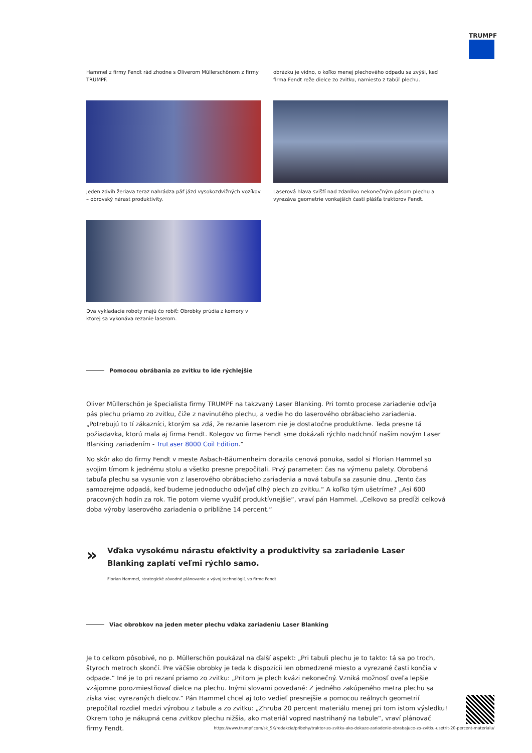TRUMPF
Hammel z firmy Fendt rád zhodne s Oliverom Müllerschönom z firmy TRUMPF.
obrázku je vidno, o koľko menej plechového odpadu sa zvýši, keď firma Fendt reže dielce zo zvitku, namiesto z tabúľ plechu.
Jeden zdvih žeriava teraz nahrádza päť jázd vysokozdvižných vozíkov – obrovský nárast produktivity.
Laserová hlava svišťí nad zdanlivo nekonečným pásom plechu a vyrezáva geometrie vonkajších častí plášťa traktorov Fendt.
Dva vykladacie roboty majú čo robiť: Obrobky prúdia z komory v ktorej sa vykonáva rezanie laserom.
Pomocou obrábania zo zvitku to ide rýchlejšie
Oliver Müllerschön je špecialista firmy TRUMPF na takzvaný Laser Blanking. Pri tomto procese zariadenie odvíja pás plechu priamo zo zvitku, čiže z navinutého plechu, a vedie ho do laserového obrábacieho zariadenia. „Potrebujú to tí zákazníci, ktorým sa zdá, že rezanie laserom nie je dostatočne produktívne. Teda presne tá požiadavka, ktorú mala aj firma Fendt. Kolegov vo firme Fendt sme dokázali rýchlo nadchnúť naším novým Laser Blanking zariadením - TruLaser 8000 Coil Edition.“
No skôr ako do firmy Fendt v meste Asbach-Bäumenheim dorazila cenová ponuka, sadol si Florian Hammel so svojim tímom k jednému stolu a všetko presne prepočítali. Prvý parameter: čas na výmenu palety. Obrobená tabuľa plechu sa vysunie von z laserového obrábacieho zariadenia a nová tabuľa sa zasunie dnu. „Tento čas samozrejme odpadá, keď budeme jednoducho odvíjať dlhý plech zo zvitku.“ A koľko tým ušetríme? „Asi 600 pracovných hodín za rok. Tie potom vieme využiť produktívnejšie“, vraví pán Hammel. „Celkovo sa predĺži celková doba výroby laserového zariadenia o približne 14 percent.“
»
Vďaka vysokému nárastu efektivity a produktivity sa zariadenie Laser
Blanking zaplatí veľmi rýchlo samo.
Florian Hammel, strategické závodné plánovanie a vývoj technológií, vo firme Fendt
Viac obrobkov na jeden meter plechu vďaka zariadeniu Laser Blanking
Je to celkom pôsobivé, no p. Müllerschön poukázal na ďalší aspekt: „Pri tabuli plechu je to takto: tá sa po troch, štyroch metroch skončí. Pre väčšie obrobky je teda k dispozícii len obmedzené miesto a vyrezané časti končia v odpade.“ Iné je to pri rezaní priamo zo zvitku: „Pritom je plech kvázi nekonečný. Vzniká možnosť oveľa lepšie vzájomne porozmiestňovať dielce na plechu. Inými slovami povedané: Z jedného zakúpeného metra plechu sa získa viac vyrezaných dielcov.“ Pán Hammel chcel aj toto vedieť presnejšie a pomocou reálnych geometrií prepočítal rozdiel medzi výrobou z tabule a zo zvitku: „Zhruba 20 percent materiálu menej pri tom istom výsledku! Okrem toho je nákupná cena zvitkov plechu nižšia, ako materiál vopred nastrihaný na tabule“, vraví plánovač firmy Fendt.
https://www.trumpf.com/sk_SK/redakcia/pribehy/traktor-zo-zvitku-ako-dokaze-zariadenie-obrabajuce-zo-zvitku-usetrit-20-percent-materialu/